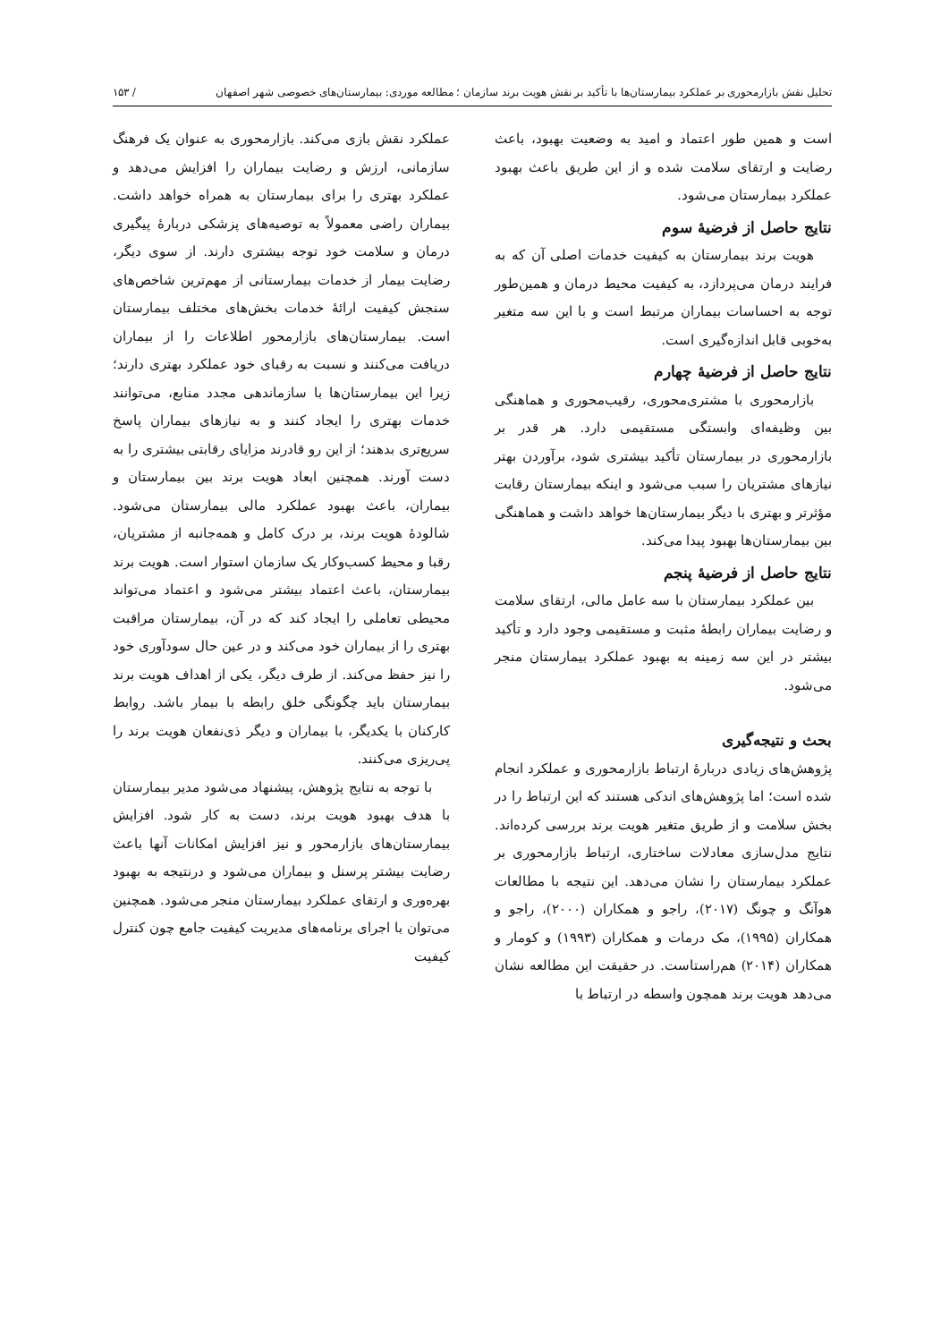تحلیل نقش بازارمحوری بر عملکرد بیمارستان‌ها با تأکید بر نقش هویت برند سازمان ؛ مطالعه موردی: بیمارستان‌های خصوصی شهر اصفهان / ۱۵۳
است و همین طور اعتماد و امید به وضعیت بهبود، باعث رضایت و ارتقای سلامت شده و از این طریق باعث بهبود عملکرد بیمارستان می‌شود.
نتایج حاصل از فرضیهٔ سوم
هویت برند بیمارستان به کیفیت خدمات اصلی آن که به فرایند درمان می‌پردازد، به کیفیت محیط درمان و همین‌طور توجه به احساسات بیماران مرتبط است و با این سه متغیر به‌خوبی قابل اندازه‌گیری است.
نتایج حاصل از فرضیهٔ چهارم
بازارمحوری با مشتری‌محوری، رقیب‌محوری و هماهنگی بین وظیفه‌ای وابستگی مستقیمی دارد. هر قدر بر بازارمحوری در بیمارستان تأکید بیشتری شود، برآوردن بهتر نیازهای مشتریان را سبب می‌شود و اینکه بیمارستان رقابت مؤثرتر و بهتری با دیگر بیمارستان‌ها خواهد داشت و هماهنگی بین بیمارستان‌ها بهبود پیدا می‌کند.
نتایج حاصل از فرضیهٔ پنجم
بین عملکرد بیمارستان با سه عامل مالی، ارتقای سلامت و رضایت بیماران رابطهٔ مثبت و مستقیمی وجود دارد و تأکید بیشتر در این سه زمینه به بهبود عملکرد بیمارستان منجر می‌شود.
بحث و نتیجه‌گیری
پژوهش‌های زیادی دربارهٔ ارتباط بازارمحوری و عملکرد انجام شده است؛ اما پژوهش‌های اندکی هستند که این ارتباط را در بخش سلامت و از طریق متغیر هویت برند بررسی کرده‌اند. نتایج مدل‌سازی معادلات ساختاری، ارتباط بازارمحوری بر عملکرد بیمارستان را نشان می‌دهد. این نتیجه با مطالعات هوآنگ و چونگ (۲۰۱۷)، راجو و همکاران (۲۰۰۰)، راجو و همکاران (۱۹۹۵)، مک درمات و همکاران (۱۹۹۳) و کومار و همکاران (۲۰۱۴) هم‌راستاست. در حقیقت این مطالعه نشان می‌دهد هویت برند همچون واسطه در ارتباط با
عملکرد نقش بازی می‌کند. بازارمحوری به عنوان یک فرهنگ سازمانی، ارزش و رضایت بیماران را افزایش می‌دهد و عملکرد بهتری را برای بیمارستان به همراه خواهد داشت. بیماران راضی معمولاً به توصیه‌های پزشکی دربارهٔ پیگیری درمان و سلامت خود توجه بیشتری دارند. از سوی دیگر، رضایت بیمار از خدمات بیمارستانی از مهم‌ترین شاخص‌های سنجش کیفیت ارائهٔ خدمات بخش‌های مختلف بیمارستان است. بیمارستان‌های بازارمحور اطلاعات را از بیماران دریافت می‌کنند و نسبت به رقبای خود عملکرد بهتری دارند؛ زیرا این بیمارستان‌ها با سازماندهی مجدد منابع، می‌توانند خدمات بهتری را ایجاد کنند و به نیازهای بیماران پاسخ سریع‌تری بدهند؛ از این رو قادرند مزایای رقابتی بیشتری را به دست آورند. همچنین ابعاد هویت برند بین بیمارستان و بیماران، باعث بهبود عملکرد مالی بیمارستان می‌شود. شالودهٔ هویت برند، بر درک کامل و همه‌جانبه از مشتریان، رقبا و محیط کسب‌وکار یک سازمان استوار است. هویت برند بیمارستان، باعث اعتماد بیشتر می‌شود و اعتماد می‌تواند محیطی تعاملی را ایجاد کند که در آن، بیمارستان مراقبت بهتری را از بیماران خود می‌کند و در عین حال سودآوری خود را نیز حفظ می‌کند. از طرف دیگر، یکی از اهداف هویت برند بیمارستان باید چگونگی خلق رابطه با بیمار باشد. روابط کارکنان با یکدیگر، با بیماران و دیگر ذی‌نفعان هویت برند را پی‌ریزی می‌کنند.
با توجه به نتایج پژوهش، پیشنهاد می‌شود مدیر بیمارستان با هدف بهبود هویت برند، دست به کار شود. افزایش بیمارستان‌های بازارمحور و نیز افزایش امکانات آنها باعث رضایت بیشتر پرسنل و بیماران می‌شود و درنتیجه به بهبود بهره‌وری و ارتقای عملکرد بیمارستان منجر می‌شود. همچنین می‌توان با اجرای برنامه‌های مدیریت کیفیت جامع چون کنترل کیفیت